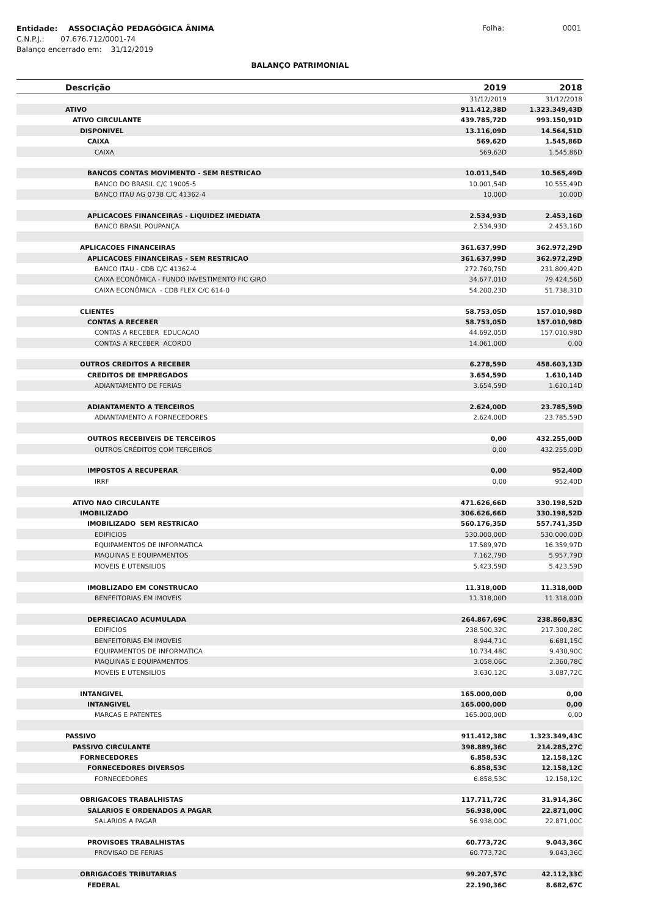Entidade: ASSOCIAÇÃO PEDAGÓGICA ÂNIMA
Folha: 0001
C.N.P.J.: 07.676.712/0001-74
Balanço encerrado em: 31/12/2019
BALANÇO PATRIMONIAL
| Descrição | 2019 | 2018 |
| --- | --- | --- |
| | 31/12/2019 | 31/12/2018 |
| ATIVO | 911.412,38D | 1.323.349,43D |
| ATIVO CIRCULANTE | 439.785,72D | 993.150,91D |
| DISPONIVEL | 13.116,09D | 14.564,51D |
| CAIXA | 569,62D | 1.545,86D |
| CAIXA | 569,62D | 1.545,86D |
| BANCOS CONTAS MOVIMENTO - SEM RESTRICAO | 10.011,54D | 10.565,49D |
| BANCO DO BRASIL C/C 19005-5 | 10.001,54D | 10.555,49D |
| BANCO ITAU AG 0738 C/C 41362-4 | 10,00D | 10,00D |
| APLICACOES FINANCEIRAS - LIQUIDEZ IMEDIATA | 2.534,93D | 2.453,16D |
| BANCO BRASIL POUPANÇA | 2.534,93D | 2.453,16D |
| APLICACOES FINANCEIRAS | 361.637,99D | 362.972,29D |
| APLICACOES FINANCEIRAS - SEM RESTRICAO | 361.637,99D | 362.972,29D |
| BANCO ITAU - CDB C/C 41362-4 | 272.760,75D | 231.809,42D |
| CAIXA ECONÔMICA - FUNDO INVESTIMENTO FIC GIRO | 34.677,01D | 79.424,56D |
| CAIXA ECONÔMICA - CDB FLEX C/C 614-0 | 54.200,23D | 51.738,31D |
| CLIENTES | 58.753,05D | 157.010,98D |
| CONTAS A RECEBER | 58.753,05D | 157.010,98D |
| CONTAS A RECEBER EDUCACAO | 44.692,05D | 157.010,98D |
| CONTAS A RECEBER ACORDO | 14.061,00D | 0,00 |
| OUTROS CREDITOS A RECEBER | 6.278,59D | 458.603,13D |
| CREDITOS DE EMPREGADOS | 3.654,59D | 1.610,14D |
| ADIANTAMENTO DE FERIAS | 3.654,59D | 1.610,14D |
| ADIANTAMENTO A TERCEIROS | 2.624,00D | 23.785,59D |
| ADIANTAMENTO A FORNECEDORES | 2.624,00D | 23.785,59D |
| OUTROS RECEBIVEIS DE TERCEIROS | 0,00 | 432.255,00D |
| OUTROS CRÉDITOS COM TERCEIROS | 0,00 | 432.255,00D |
| IMPOSTOS A RECUPERAR | 0,00 | 952,40D |
| IRRF | 0,00 | 952,40D |
| ATIVO NAO CIRCULANTE | 471.626,66D | 330.198,52D |
| IMOBILIZADO | 306.626,66D | 330.198,52D |
| IMOBILIZADO SEM RESTRICAO | 560.176,35D | 557.741,35D |
| EDIFICIOS | 530.000,00D | 530.000,00D |
| EQUIPAMENTOS DE INFORMATICA | 17.589,97D | 16.359,97D |
| MAQUINAS E EQUIPAMENTOS | 7.162,79D | 5.957,79D |
| MOVEIS E UTENSILIOS | 5.423,59D | 5.423,59D |
| IMOBLIZADO EM CONSTRUCAO | 11.318,00D | 11.318,00D |
| BENFEITORIAS EM IMOVEIS | 11.318,00D | 11.318,00D |
| DEPRECIACAO ACUMULADA | 264.867,69C | 238.860,83C |
| EDIFICIOS | 238.500,32C | 217.300,28C |
| BENFEITORIAS EM IMOVEIS | 8.944,71C | 6.681,15C |
| EQUIPAMENTOS DE INFORMATICA | 10.734,48C | 9.430,90C |
| MAQUINAS E EQUIPAMENTOS | 3.058,06C | 2.360,78C |
| MOVEIS E UTENSILIOS | 3.630,12C | 3.087,72C |
| INTANGIVEL | 165.000,00D | 0,00 |
| INTANGIVEL | 165.000,00D | 0,00 |
| MARCAS E PATENTES | 165.000,00D | 0,00 |
| PASSIVO | 911.412,38C | 1.323.349,43C |
| PASSIVO CIRCULANTE | 398.889,36C | 214.285,27C |
| FORNECEDORES | 6.858,53C | 12.158,12C |
| FORNECEDORES DIVERSOS | 6.858,53C | 12.158,12C |
| FORNECEDORES | 6.858,53C | 12.158,12C |
| OBRIGACOES TRABALHISTAS | 117.711,72C | 31.914,36C |
| SALARIOS E ORDENADOS A PAGAR | 56.938,00C | 22.871,00C |
| SALARIOS A PAGAR | 56.938,00C | 22.871,00C |
| PROVISOES TRABALHISTAS | 60.773,72C | 9.043,36C |
| PROVISAO DE FERIAS | 60.773,72C | 9.043,36C |
| OBRIGACOES TRIBUTARIAS | 99.207,57C | 42.112,33C |
| FEDERAL | 22.190,36C | 8.682,67C |